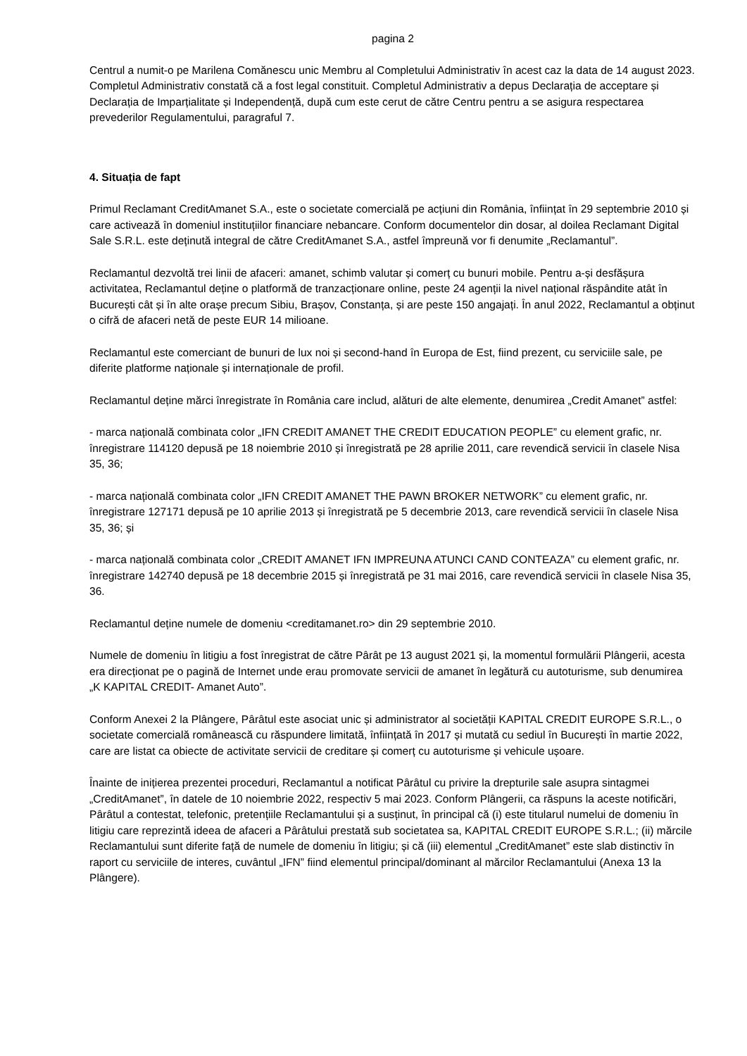pagina 2
Centrul a numit-o pe Marilena Comănescu unic Membru al Completului Administrativ în acest caz la data de 14 august 2023. Completul Administrativ constată că a fost legal constituit. Completul Administrativ a depus Declarația de acceptare și Declarația de Imparțialitate și Independență, după cum este cerut de către Centru pentru a se asigura respectarea prevederilor Regulamentului, paragraful 7.
4. Situația de fapt
Primul Reclamant CreditAmanet S.A., este o societate comercială pe acțiuni din România, înființat în 29 septembrie 2010 și care activează în domeniul instituțiilor financiare nebancare. Conform documentelor din dosar, al doilea Reclamant Digital Sale S.R.L. este deținută integral de către CreditAmanet S.A., astfel împreună vor fi denumite „Reclamantul”.
Reclamantul dezvoltă trei linii de afaceri: amanet, schimb valutar și comerț cu bunuri mobile. Pentru a-și desfășura activitatea, Reclamantul deține o platformă de tranzacționare online, peste 24 agenții la nivel național răspândite atât în București cât și în alte orașe precum Sibiu, Brașov, Constanța, și are peste 150 angajați. În anul 2022, Reclamantul a obținut o cifră de afaceri netă de peste EUR 14 milioane.
Reclamantul este comerciant de bunuri de lux noi și second-hand în Europa de Est, fiind prezent, cu serviciile sale, pe diferite platforme naționale și internaționale de profil.
Reclamantul deține mărci înregistrate în România care includ, alături de alte elemente, denumirea „Credit Amanet” astfel:
- marca națională combinata color „IFN CREDIT AMANET THE CREDIT EDUCATION PEOPLE” cu element grafic, nr. înregistrare 114120 depusă pe 18 noiembrie 2010 și înregistrată pe 28 aprilie 2011, care revendică servicii în clasele Nisa 35, 36;
- marca națională combinata color „IFN CREDIT AMANET THE PAWN BROKER NETWORK” cu element grafic, nr. înregistrare 127171 depusă pe 10 aprilie 2013 și înregistrată pe 5 decembrie 2013, care revendică servicii în clasele Nisa 35, 36; și
- marca națională combinata color „CREDIT AMANET IFN IMPREUNA ATUNCI CAND CONTEAZA” cu element grafic, nr. înregistrare 142740 depusă pe 18 decembrie 2015 și înregistrată pe 31 mai 2016, care revendică servicii în clasele Nisa 35, 36.
Reclamantul deține numele de domeniu <creditamanet.ro> din 29 septembrie 2010.
Numele de domeniu în litigiu a fost înregistrat de către Pârât pe 13 august 2021 și, la momentul formulării Plângerii, acesta era direcționat pe o pagină de Internet unde erau promovate servicii de amanet în legătură cu autoturisme, sub denumirea „K KAPITAL CREDIT- Amanet Auto”.
Conform Anexei 2 la Plângere, Pârâtul este asociat unic și administrator al societății KAPITAL CREDIT EUROPE S.R.L., o societate comercială românească cu răspundere limitată, înființată în 2017 și mutată cu sediul în București în martie 2022, care are listat ca obiecte de activitate servicii de creditare și comerț cu autoturisme și vehicule ușoare.
Înainte de inițierea prezentei proceduri, Reclamantul a notificat Pârâtul cu privire la drepturile sale asupra sintagmei „CreditAmanet”, în datele de 10 noiembrie 2022, respectiv 5 mai 2023. Conform Plângerii, ca răspuns la aceste notificări, Pârâtul a contestat, telefonic, pretențiile Reclamantului și a susținut, în principal că (i) este titularul numelui de domeniu în litigiu care reprezintă ideea de afaceri a Pârâtului prestată sub societatea sa, KAPITAL CREDIT EUROPE S.R.L.; (ii) mărcile Reclamantului sunt diferite față de numele de domeniu în litigiu; și că (iii) elementul „CreditAmanet” este slab distinctiv în raport cu serviciile de interes, cuvântul „IFN” fiind elementul principal/dominant al mărcilor Reclamantului (Anexa 13 la Plângere).